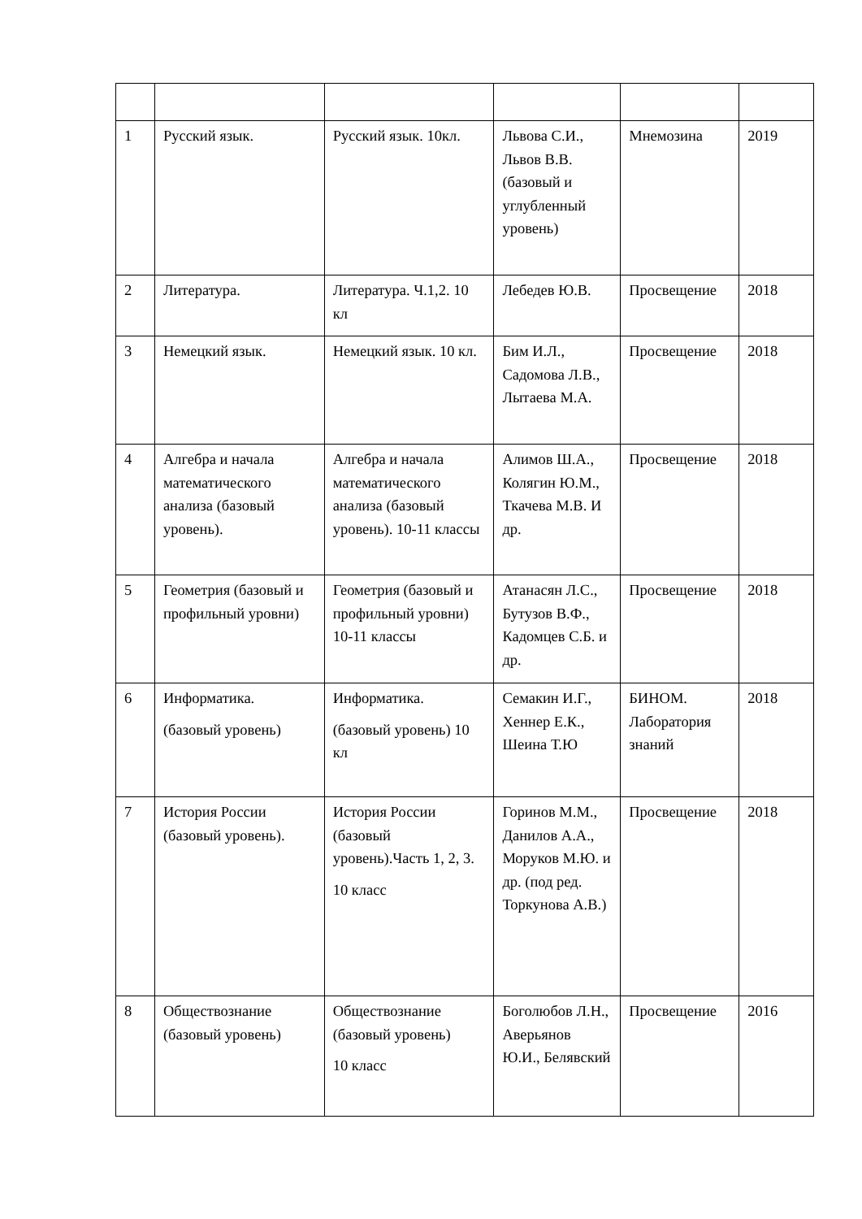| 1 | Русский язык. | Русский язык. 10кл. | Львова С.И., Львов В.В.(базовый и углубленный уровень) | Мнемозина | 2019 |
| 2 | Литература. | Литература. Ч.1,2. 10 кл | Лебедев Ю.В. | Просвещение | 2018 |
| 3 | Немецкий язык. | Немецкий язык. 10 кл. | Бим И.Л., Садомова Л.В., Лытаева М.А. | Просвещение | 2018 |
| 4 | Алгебра и начала математического анализа (базовый уровень). | Алгебра и начала математического анализа (базовый уровень). 10-11 классы | Алимов Ш.А., Колягин Ю.М., Ткачева М.В. И др. | Просвещение | 2018 |
| 5 | Геометрия (базовый и профильный уровни) | Геометрия (базовый и профильный уровни) 10-11 классы | Атанасян Л.С., Бутузов В.Ф., Кадомцев С.Б. и др. | Просвещение | 2018 |
| 6 | Информатика. (базовый уровень) | Информатика. (базовый уровень) 10 кл | Семакин И.Г., Хеннер Е.К., Шеина Т.Ю | БИНОМ. Лаборатория знаний | 2018 |
| 7 | История России (базовый уровень). | История России (базовый уровень).Часть 1, 2, 3. 10 класс | Горинов М.М., Данилов А.А., Моруков М.Ю. и др. (под ред. Торкунова А.В.) | Просвещение | 2018 |
| 8 | Обществознание (базовый уровень) | Обществознание (базовый уровень) 10 класс | Боголюбов Л.Н., Аверьянов Ю.И., Белявский | Просвещение | 2016 |